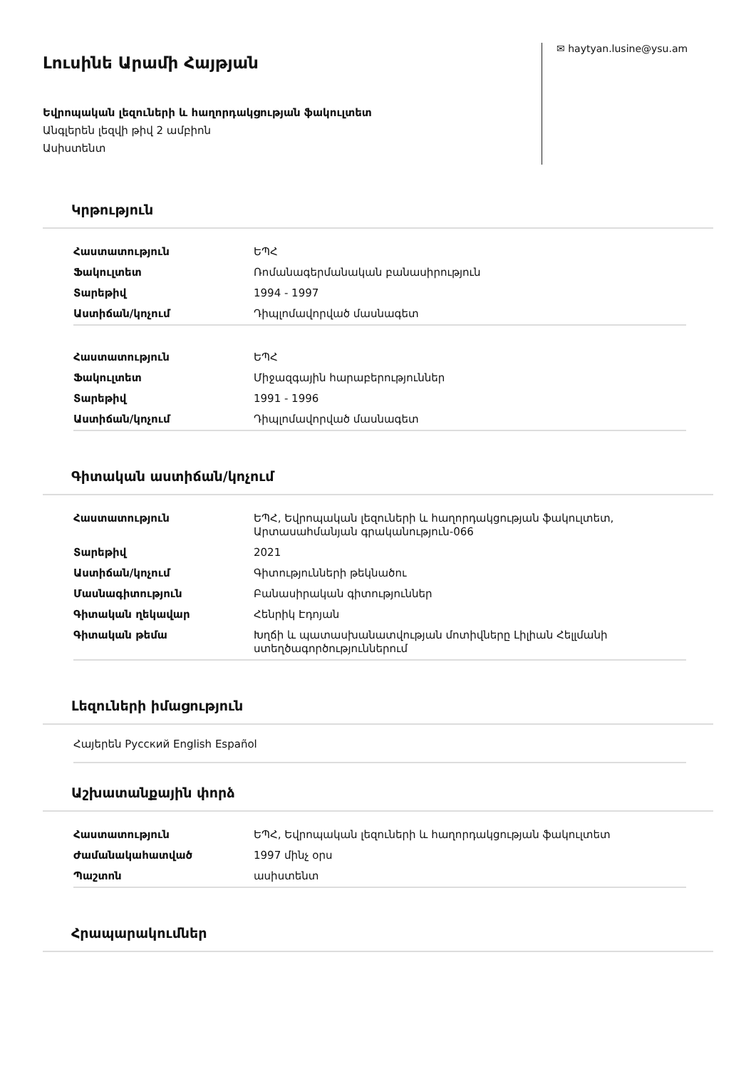Լուսինե Արամի Հայթյան
Եվրոպական լեզուների և հաղորդակցության ֆակուլտետ
Անգլերեն լեզվի թիվ 2 ամբիոն
Ասիստենտ
✉ haytyan.lusine@ysu.am
Կրթություն
| Հաստատություն | ԵՊՀ |
| Ֆակուլտետ | Ռոմանագերմանական բանասիրություն |
| Տարեթիվ | 1994 - 1997 |
| Աստիճան/կոչում | Դիպլոմավորված մասնագետ |
| Հաստատություն | ԵՊՀ |
| Ֆակուլտետ | Միջազգային հարաբերություններ |
| Տարեթիվ | 1991 - 1996 |
| Աստիճան/կոչում | Դիպլոմավորված մասնագետ |
Գիտական աստիճան/կոչում
| Հաստատություն | ԵՊՀ, Եվրոպական լեզուների և հաղորդակցության ֆակուլտետ, Արտասահմանյան գրականություն-066 |
| Տարեթիվ | 2021 |
| Աստիճան/կոչում | Գիտությունների թեկնածու |
| Մասնագիտություն | Բանասիրական գիտություններ |
| Գիտական ղեկավար | Հենրիկ Էդոյան |
| Գիտական թեմա | Խղճի և պատասխանատվության մոտիվները Լիլիան Հելլմանի ստեղծագործություններում |
Լեզուների իմացություն
Հայերեն Русский English Español
Աշխատանքային փորձ
| Հաստատություն | ԵՊՀ, Եվրոպական լեզուների և հաղորդակցության ֆակուլտետ |
| Ժամանակահատված | 1997 մինչ օրս |
| Պաշտոն | ասիստենտ |
Հրապարակումներ